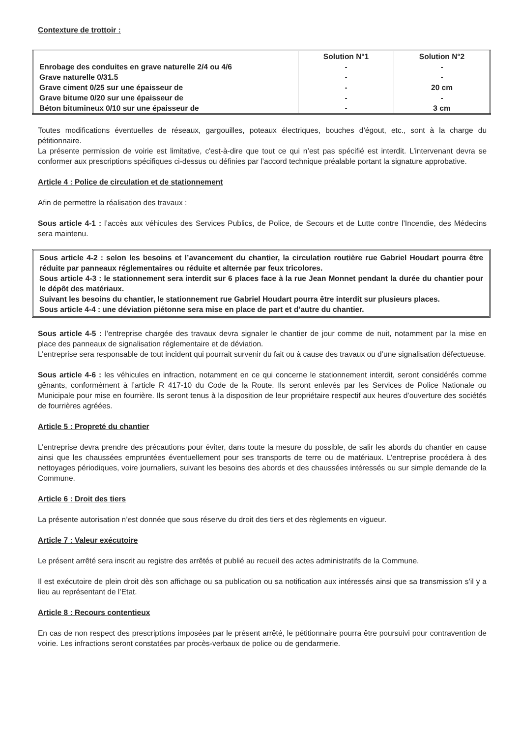Contexture de trottoir :
| | Solution N°1 | Solution N°2 |
| Enrobage des conduites en grave naturelle 2/4 ou 4/6 | - | - |
| Grave naturelle 0/31.5 | - | - |
| Grave ciment 0/25 sur une épaisseur de | - | 20 cm |
| Grave bitume 0/20 sur une épaisseur de | - | - |
| Béton bitumineux 0/10 sur une épaisseur de | - | 3 cm |
Toutes modifications éventuelles de réseaux, gargouilles, poteaux électriques, bouches d’égout, etc., sont à la charge du pétitionnaire.
La présente permission de voirie est limitative, c'est-à-dire que tout ce qui n’est pas spécifié est interdit. L’intervenant devra se conformer aux prescriptions spécifiques ci-dessus ou définies par l’accord technique préalable portant la signature approbative.
Article 4 : Police de circulation et de stationnement
Afin de permettre la réalisation des travaux :
Sous article 4-1 : l’accès aux véhicules des Services Publics, de Police, de Secours et de Lutte contre l’Incendie, des Médecins sera maintenu.
Sous article 4-2 : selon les besoins et l’avancement du chantier, la circulation routière rue Gabriel Houdart pourra être réduite par panneaux réglementaires ou réduite et alternée par feux tricolores.
Sous article 4-3 : le stationnement sera interdit sur 6 places face à la rue Jean Monnet pendant la durée du chantier pour le dépôt des matériaux.
Suivant les besoins du chantier, le stationnement rue Gabriel Houdart pourra être interdit sur plusieurs places.
Sous article 4-4 : une déviation piétonne sera mise en place de part et d’autre du chantier.
Sous article 4-5 : l’entreprise chargée des travaux devra signaler le chantier de jour comme de nuit, notamment par la mise en place des panneaux de signalisation réglementaire et de déviation.
L’entreprise sera responsable de tout incident qui pourrait survenir du fait ou à cause des travaux ou d’une signalisation défectueuse.
Sous article 4-6 : les véhicules en infraction, notamment en ce qui concerne le stationnement interdit, seront considérés comme gênants, conformément à l’article R 417-10 du Code de la Route. Ils seront enlevés par les Services de Police Nationale ou Municipale pour mise en fourrière. Ils seront tenus à la disposition de leur propriétaire respectif aux heures d’ouverture des sociétés de fourrières agréées.
Article 5 : Propreté du chantier
L’entreprise devra prendre des précautions pour éviter, dans toute la mesure du possible, de salir les abords du chantier en cause ainsi que les chaussées empruntées éventuellement pour ses transports de terre ou de matériaux. L’entreprise procédera à des nettoyages périodiques, voire journaliers, suivant les besoins des abords et des chaussées intéressés ou sur simple demande de la Commune.
Article 6 : Droit des tiers
La présente autorisation n’est donnée que sous réserve du droit des tiers et des règlements en vigueur.
Article 7 : Valeur exécutoire
Le présent arrêté sera inscrit au registre des arrêtés et publié au recueil des actes administratifs de la Commune.
Il est exécutoire de plein droit dès son affichage ou sa publication ou sa notification aux intéressés ainsi que sa transmission s’il y a lieu au représentant de l’Etat.
Article 8 : Recours contentieux
En cas de non respect des prescriptions imposées par le présent arrêté, le pétitionnaire pourra être poursuivi pour contravention de voirie. Les infractions seront constatées par procès-verbaux de police ou de gendarmerie.